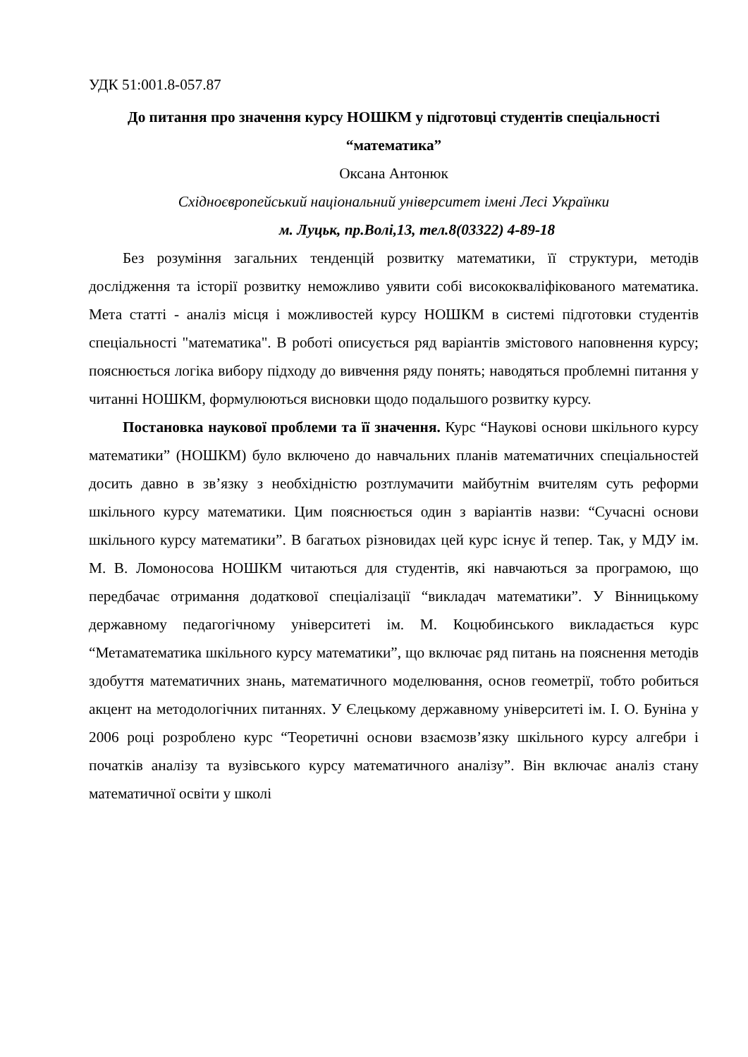УДК 51:001.8-057.87
До питання про значення курсу НОШКМ у підготовці студентів спеціальності “математика”
Оксана Антонюк
Східноєвропейський національний університет імені Лесі Українки
м. Луцьк, пр.Волі,13, тел.8(03322) 4-89-18
Без розуміння загальних тенденцій розвитку математики, її структури, методів дослідження та історії розвитку неможливо уявити собі висококваліфікованого математика. Мета статті - аналіз місця і можливостей курсу НОШКМ в системі підготовки студентів спеціальності "математика". В роботі описується ряд варіантів змістового наповнення курсу; пояснюється логіка вибору підходу до вивчення ряду понять; наводяться проблемні питання у читанні НОШКМ, формулюються висновки щодо подальшого розвитку курсу.
Постановка наукової проблеми та її значення. Курс “Наукові основи шкільного курсу математики” (НОШКМ) було включено до навчальних планів математичних спеціальностей досить давно в зв’язку з необхідністю розтлумачити майбутнім вчителям суть реформи шкільного курсу математики. Цим пояснюється один з варіантів назви: “Сучасні основи шкільного курсу математики”. В багатьох різновидах цей курс існує й тепер. Так, у МДУ ім. М. В. Ломоносова НОШКМ читаються для студентів, які навчаються за програмою, що передбачає отримання додаткової спеціалізації “викладач математики”. У Вінницькому державному педагогічному університеті ім. М. Коцюбинського викладається курс “Метаматематика шкільного курсу математики”, що включає ряд питань на пояснення методів здобуття математичних знань, математичного моделювання, основ геометрії, тобто робиться акцент на методологічних питаннях. У Єлецькому державному університеті ім. І. О. Буніна у 2006 році розроблено курс “Теоретичні основи взаємозв’язку шкільного курсу алгебри і початків аналізу та вузівського курсу математичного аналізу”. Він включає аналіз стану математичної освіти у школі